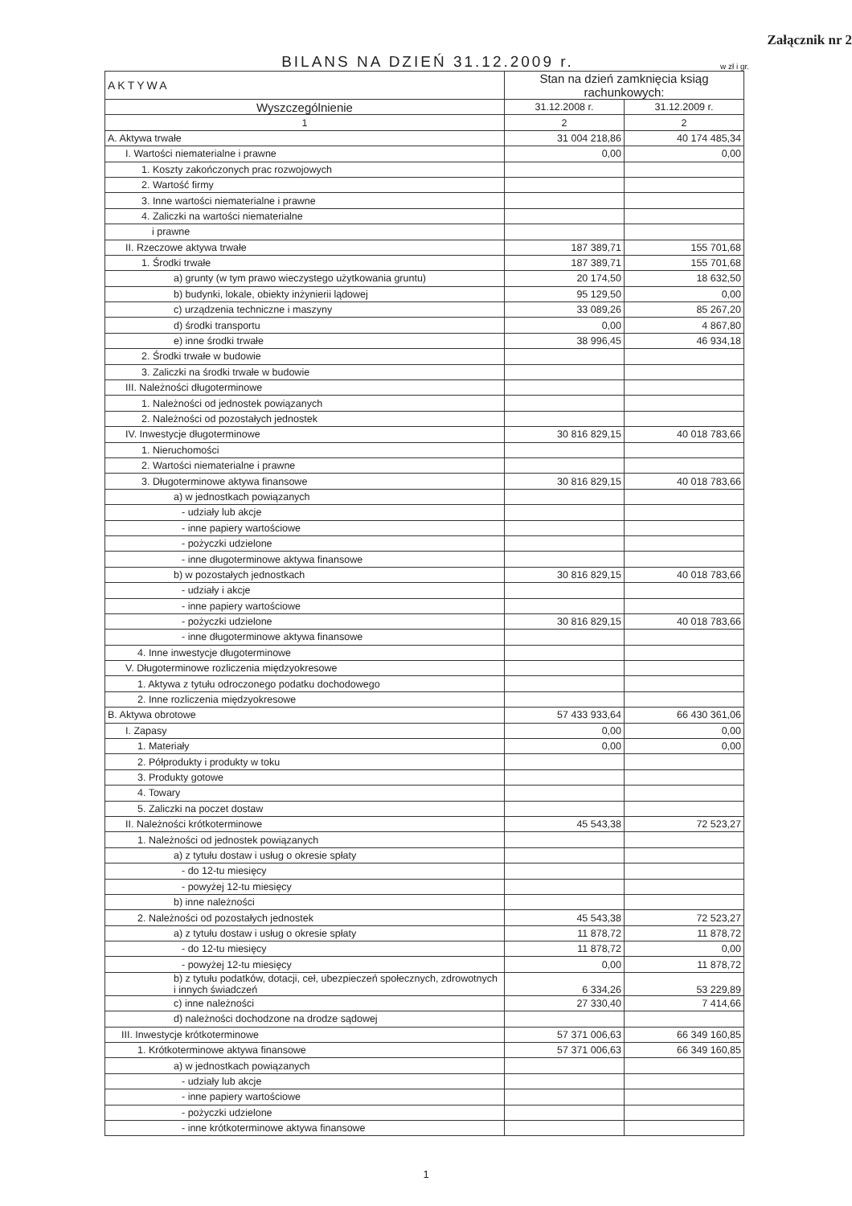Załącznik nr 2
BILANS NA DZIEŃ 31.12.2009 r.
w zł i gr.
| AKTYWA | Stan na dzień zamknięcia ksiąg rachunkowych: | |
| --- | --- | --- |
| Wyszczególnienie | 31.12.2008 r. | 31.12.2009 r. |
| 1 | 2 | 2 |
| A. Aktywa trwałe | 31 004 218,86 | 40 174 485,34 |
| I. Wartości niematerialne i prawne | 0,00 | 0,00 |
| 1. Koszty zakończonych prac rozwojowych | | |
| 2. Wartość firmy | | |
| 3. Inne wartości niematerialne i prawne | | |
| 4. Zaliczki na wartości niematerialne | | |
| i prawne | | |
| II. Rzeczowe aktywa trwałe | 187 389,71 | 155 701,68 |
| 1. Środki trwałe | 187 389,71 | 155 701,68 |
| a) grunty (w tym prawo wieczystego użytkowania gruntu) | 20 174,50 | 18 632,50 |
| b) budynki, lokale, obiekty inżynierii lądowej | 95 129,50 | 0,00 |
| c) urządzenia techniczne i maszyny | 33 089,26 | 85 267,20 |
| d) środki transportu | 0,00 | 4 867,80 |
| e) inne środki trwałe | 38 996,45 | 46 934,18 |
| 2. Środki trwałe w budowie | | |
| 3. Zaliczki na środki trwałe w budowie | | |
| III. Należności długoterminowe | | |
| 1. Należności od jednostek powiązanych | | |
| 2. Należności od pozostałych jednostek | | |
| IV. Inwestycje długoterminowe | 30 816 829,15 | 40 018 783,66 |
| 1. Nieruchomości | | |
| 2. Wartości niematerialne i prawne | | |
| 3. Długoterminowe aktywa finansowe | 30 816 829,15 | 40 018 783,66 |
| a) w jednostkach powiązanych | | |
| - udziały lub akcje | | |
| - inne papiery wartościowe | | |
| - pożyczki udzielone | | |
| - inne długoterminowe aktywa finansowe | | |
| b) w pozostałych jednostkach | 30 816 829,15 | 40 018 783,66 |
| - udziały i akcje | | |
| - inne papiery wartościowe | | |
| - pożyczki udzielone | 30 816 829,15 | 40 018 783,66 |
| - inne długoterminowe aktywa finansowe | | |
| 4. Inne inwestycje długoterminowe | | |
| V. Długoterminowe rozliczenia międzyokresowe | | |
| 1. Aktywa z tytułu odroczonego podatku dochodowego | | |
| 2. Inne rozliczenia międzyokresowe | | |
| B. Aktywa obrotowe | 57 433 933,64 | 66 430 361,06 |
| I. Zapasy | 0,00 | 0,00 |
| 1. Materiały | 0,00 | 0,00 |
| 2. Półprodukty i produkty w toku | | |
| 3. Produkty gotowe | | |
| 4. Towary | | |
| 5. Zaliczki na poczet dostaw | | |
| II. Należności krótkoterminowe | 45 543,38 | 72 523,27 |
| 1. Należności od jednostek powiązanych | | |
| a) z tytułu dostaw i usług o okresie spłaty | | |
| - do 12-tu miesięcy | | |
| - powyżej 12-tu miesięcy | | |
| b) inne należności | | |
| 2. Należności od pozostałych jednostek | 45 543,38 | 72 523,27 |
| a) z tytułu dostaw i usług o okresie spłaty | 11 878,72 | 11 878,72 |
| - do 12-tu miesięcy | 11 878,72 | 0,00 |
| - powyżej 12-tu miesięcy | 0,00 | 11 878,72 |
| b) z tytułu podatków, dotacji, ceł, ubezpieczeń społecznych, zdrowotnych i innych świadczeń | 6 334,26 | 53 229,89 |
| c) inne należności | 27 330,40 | 7 414,66 |
| d) należności dochodzone na drodze sądowej | | |
| III. Inwestycje krótkoterminowe | 57 371 006,63 | 66 349 160,85 |
| 1. Krótkoterminowe aktywa finansowe | 57 371 006,63 | 66 349 160,85 |
| a) w jednostkach powiązanych | | |
| - udziały lub akcje | | |
| - inne papiery wartościowe | | |
| - pożyczki udzielone | | |
| - inne krótkoterminowe aktywa finansowe | | |
1